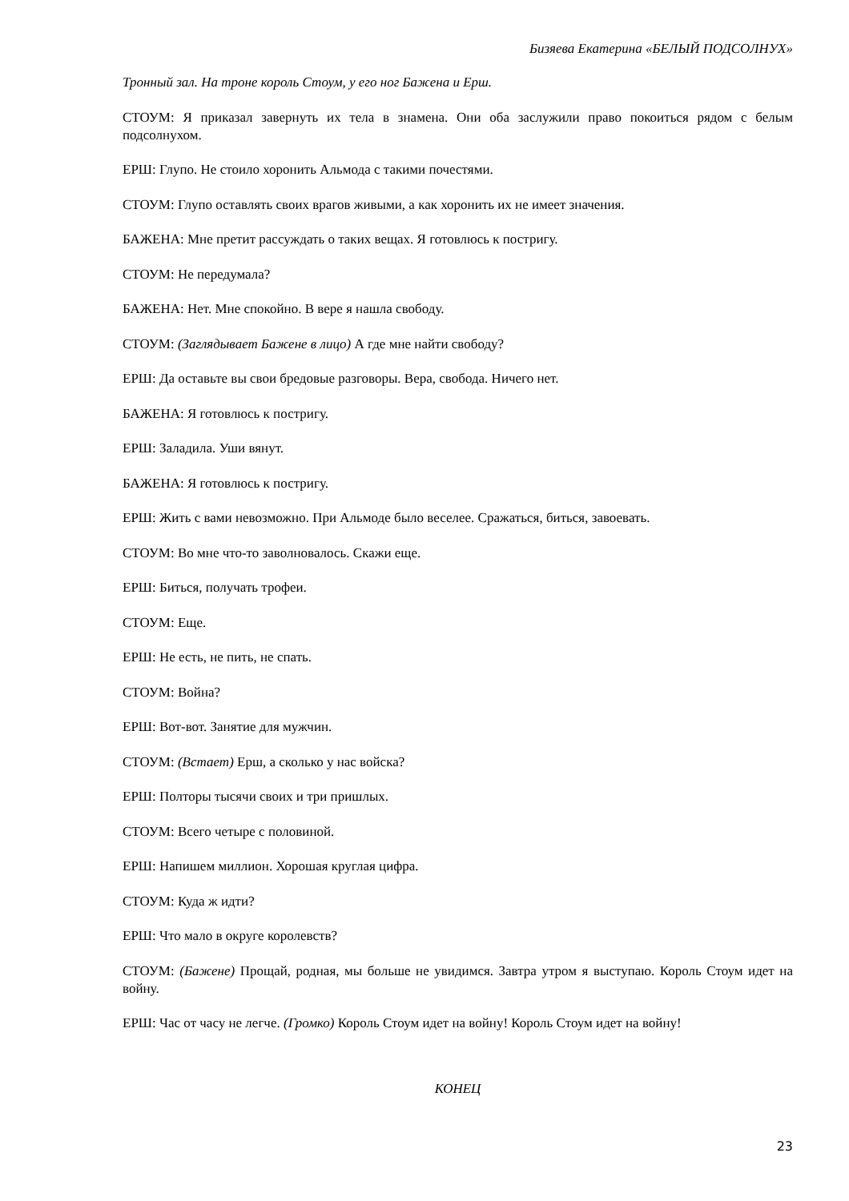Бизяева Екатерина «БЕЛЫЙ ПОДСОЛНУХ»
Тронный зал. На троне король Стоум, у его ног Бажена и Ерш.
СТОУМ: Я приказал завернуть их тела в знамена. Они оба заслужили право покоиться рядом с белым подсолнухом.
ЕРШ: Глупо. Не стоило хоронить Альмода с такими почестями.
СТОУМ: Глупо оставлять своих врагов живыми, а как хоронить их не имеет значения.
БАЖЕНА: Мне претит рассуждать о таких вещах. Я готовлюсь к постригу.
СТОУМ: Не передумала?
БАЖЕНА: Нет. Мне спокойно. В вере я нашла свободу.
СТОУМ: (Заглядывает Бажене в лицо) А где мне найти свободу?
ЕРШ: Да оставьте вы свои бредовые разговоры. Вера, свобода. Ничего нет.
БАЖЕНА: Я готовлюсь к постригу.
ЕРШ: Заладила. Уши вянут.
БАЖЕНА: Я готовлюсь к постригу.
ЕРШ: Жить с вами невозможно. При Альмоде было веселее. Сражаться, биться, завоевать.
СТОУМ: Во мне что-то заволновалось. Скажи еще.
ЕРШ: Биться, получать трофеи.
СТОУМ: Еще.
ЕРШ: Не есть, не пить, не спать.
СТОУМ: Война?
ЕРШ: Вот-вот. Занятие для мужчин.
СТОУМ: (Встает) Ерш, а сколько у нас войска?
ЕРШ: Полторы тысячи своих и три пришлых.
СТОУМ: Всего четыре с половиной.
ЕРШ: Напишем миллион. Хорошая круглая цифра.
СТОУМ: Куда ж идти?
ЕРШ: Что мало в округе королевств?
СТОУМ: (Бажене) Прощай, родная, мы больше не увидимся. Завтра утром я выступаю. Король Стоум идет на войну.
ЕРШ: Час от часу не легче. (Громко) Король Стоум идет на войну! Король Стоум идет на войну!
КОНЕЦ
23